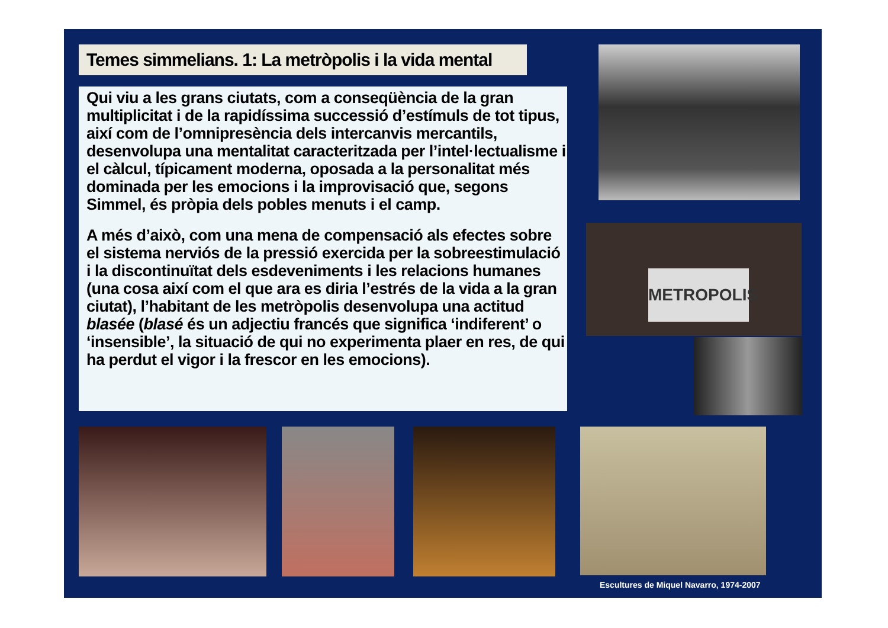Temes simmelians. 1: La metròpolis i la vida mental
Qui viu a les grans ciutats, com a conseqüència de la gran multiplicitat i de la rapidíssima successió d’estímuls de tot tipus, així com de l’omnipresència dels intercanvis mercantils, desenvolupa una mentalitat caracteritzada per l’intel·lectualisme i el càlcul, típicament moderna, oposada a la personalitat més dominada per les emocions i la improvisació que, segons Simmel, és pròpia dels pobles menuts i el camp.
A més d’això, com una mena de compensació als efectes sobre el sistema nerviós de la pressió exercida per la sobreestimulació i la discontinuïtat dels esdeveniments i les relacions humanes (una cosa així com el que ara es diria l’estrés de la vida a la gran ciutat), l’habitant de les metròpolis desenvolupa una actitud blasée (blasé és un adjectiu francés que significa ‘indiferent’ o ‘insensible’, la situació de qui no experimenta plaer en res, de qui ha perdut el vigor i la frescor en les emocions).
METROPOLIS
Escultures de Miquel Navarro, 1974-2007